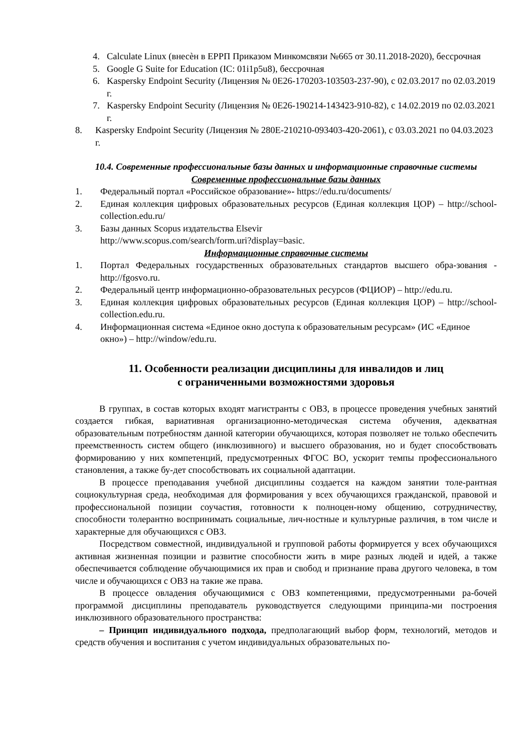4. Calculate Linux (внесѐн в ЕРРП Приказом Минкомсвязи №665 от 30.11.2018-2020), бессрочная
5. Google G Suite for Education (IC: 01i1p5u8), бессрочная
6. Kaspersky Endpoint Security (Лицензия № 0E26-170203-103503-237-90), с 02.03.2017 по 02.03.2019 г.
7. Kaspersky Endpoint Security (Лицензия № 0E26-190214-143423-910-82), с 14.02.2019 по 02.03.2021 г.
8. Kaspersky Endpoint Security (Лицензия № 280E-210210-093403-420-2061), с 03.03.2021 по 04.03.2023 г.
10.4. Современные профессиональные базы данных и информационные справочные системы
Современные профессиональные базы данных
1. Федеральный портал «Российское образование»- https://edu.ru/documents/
2. Единая коллекция цифровых образовательных ресурсов (Единая коллекция ЦОР) – http://school-collection.edu.ru/
3. Базы данных Scopus издательства Elsevir
http://www.scopus.com/search/form.uri?display=basic.
Информационные справочные системы
1. Портал Федеральных государственных образовательных стандартов высшего обра-зования - http://fgosvo.ru.
2. Федеральный центр информационно-образовательных ресурсов (ФЦИОР) – http://edu.ru.
3. Единая коллекция цифровых образовательных ресурсов (Единая коллекция ЦОР) – http://school-collection.edu.ru.
4. Информационная система «Единое окно доступа к образовательным ресурсам» (ИС «Единое окно») – http://window/edu.ru.
11. Особенности реализации дисциплины для инвалидов и лиц
с ограниченными возможностями здоровья
В группах, в состав которых входят магистранты с ОВЗ, в процессе проведения учебных занятий создается гибкая, вариативная организационно-методическая система обучения, адекватная образовательным потребностям данной категории обучающихся, которая позволяет не только обеспечить преемственность систем общего (инклюзивного) и высшего образования, но и будет способствовать формированию у них компетенций, предусмотренных ФГОС ВО, ускорит темпы профессионального становления, а также бу-дет способствовать их социальной адаптации.
В процессе преподавания учебной дисциплины создается на каждом занятии толе-рантная социокультурная среда, необходимая для формирования у всех обучающихся гражданской, правовой и профессиональной позиции соучастия, готовности к полноцен-ному общению, сотрудничеству, способности толерантно воспринимать социальные, лич-ностные и культурные различия, в том числе и характерные для обучающихся с ОВЗ.
Посредством совместной, индивидуальной и групповой работы формируется у всех обучающихся активная жизненная позиции и развитие способности жить в мире разных людей и идей, а также обеспечивается соблюдение обучающимися их прав и свобод и признание права другого человека, в том числе и обучающихся с ОВЗ на такие же права.
В процессе овладения обучающимися с ОВЗ компетенциями, предусмотренными ра-бочей программой дисциплины преподаватель руководствуется следующими принципа-ми построения инклюзивного образовательного пространства:
– Принцип индивидуального подхода, предполагающий выбор форм, технологий, методов и средств обучения и воспитания с учетом индивидуальных образовательных по-